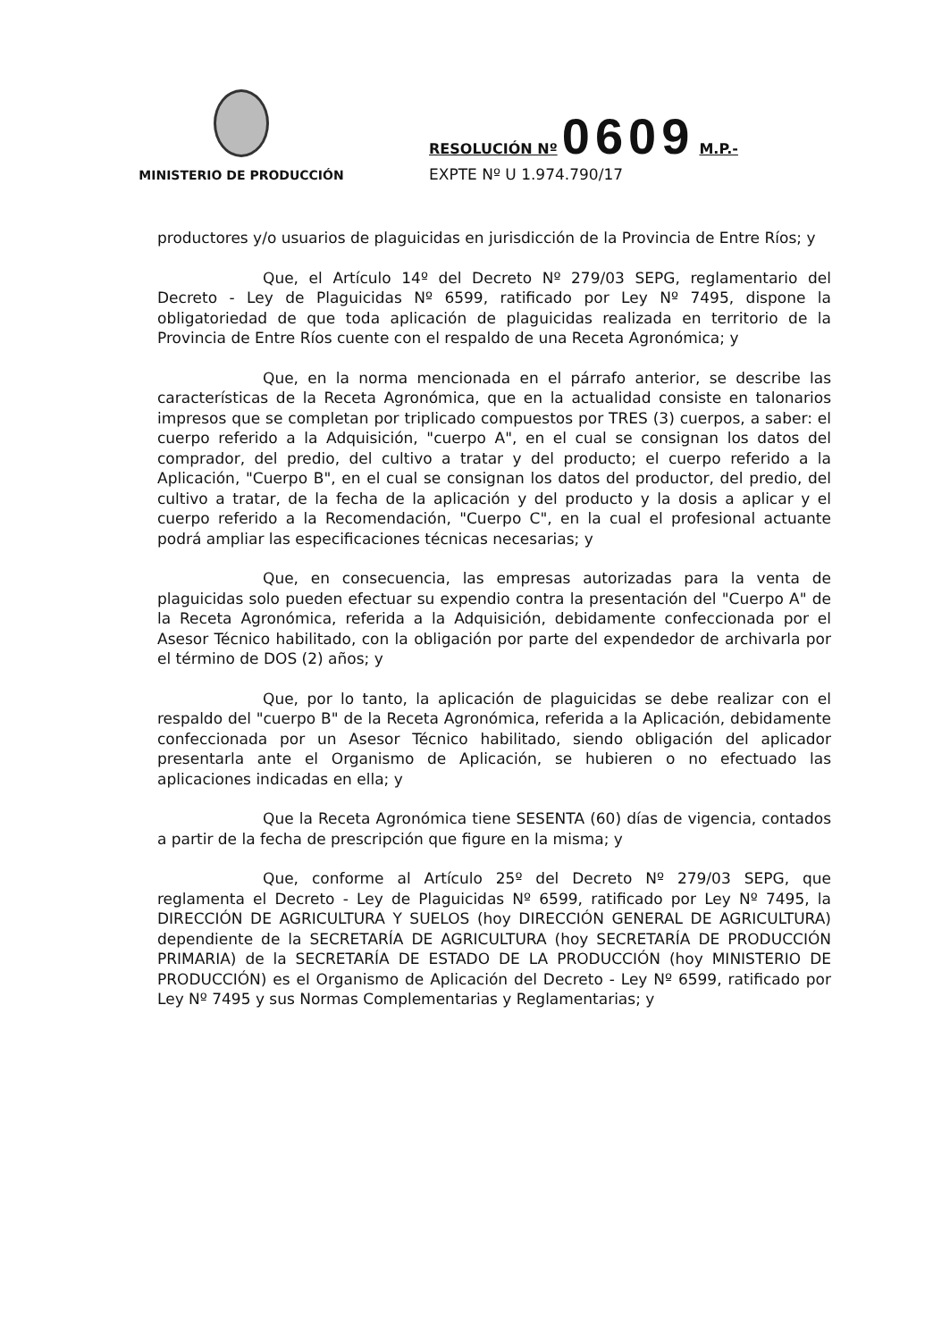MINISTERIO DE PRODUCCIÓN
RESOLUCIÓN Nº 0609 M.P.-
EXPTE Nº U 1.974.790/17
productores y/o usuarios de plaguicidas en jurisdicción de la Provincia de Entre Ríos; y
Que, el Artículo 14º del Decreto Nº 279/03 SEPG, reglamentario del Decreto - Ley de Plaguicidas Nº 6599, ratificado por Ley Nº 7495, dispone la obligatoriedad de que toda aplicación de plaguicidas realizada en territorio de la Provincia de Entre Ríos cuente con el respaldo de una Receta Agronómica; y
Que, en la norma mencionada en el párrafo anterior, se describe las características de la Receta Agronómica, que en la actualidad consiste en talonarios impresos que se completan por triplicado compuestos por TRES (3) cuerpos, a saber: el cuerpo referido a la Adquisición, "cuerpo A", en el cual se consignan los datos del comprador, del predio, del cultivo a tratar y del producto; el cuerpo referido a la Aplicación, "Cuerpo B", en el cual se consignan los datos del productor, del predio, del cultivo a tratar, de la fecha de la aplicación y del producto y la dosis a aplicar y el cuerpo referido a la Recomendación, "Cuerpo C", en la cual el profesional actuante podrá ampliar las especificaciones técnicas necesarias; y
Que, en consecuencia, las empresas autorizadas para la venta de plaguicidas solo pueden efectuar su expendio contra la presentación del "Cuerpo A" de la Receta Agronómica, referida a la Adquisición, debidamente confeccionada por el Asesor Técnico habilitado, con la obligación por parte del expendedor de archivarla por el término de DOS (2) años; y
Que, por lo tanto, la aplicación de plaguicidas se debe realizar con el respaldo del "cuerpo B" de la Receta Agronómica, referida a la Aplicación, debidamente confeccionada por un Asesor Técnico habilitado, siendo obligación del aplicador presentarla ante el Organismo de Aplicación, se hubieren o no efectuado las aplicaciones indicadas en ella; y
Que la Receta Agronómica tiene SESENTA (60) días de vigencia, contados a partir de la fecha de prescripción que figure en la misma; y
Que, conforme al Artículo 25º del Decreto Nº 279/03 SEPG, que reglamenta el Decreto - Ley de Plaguicidas Nº 6599, ratificado por Ley Nº 7495, la DIRECCIÓN DE AGRICULTURA Y SUELOS (hoy DIRECCIÓN GENERAL DE AGRICULTURA) dependiente de la SECRETARÍA DE AGRICULTURA (hoy SECRETARÍA DE PRODUCCIÓN PRIMARIA) de la SECRETARÍA DE ESTADO DE LA PRODUCCIÓN (hoy MINISTERIO DE PRODUCCIÓN) es el Organismo de Aplicación del Decreto - Ley Nº 6599, ratificado por Ley Nº 7495 y sus Normas Complementarias y Reglamentarias; y